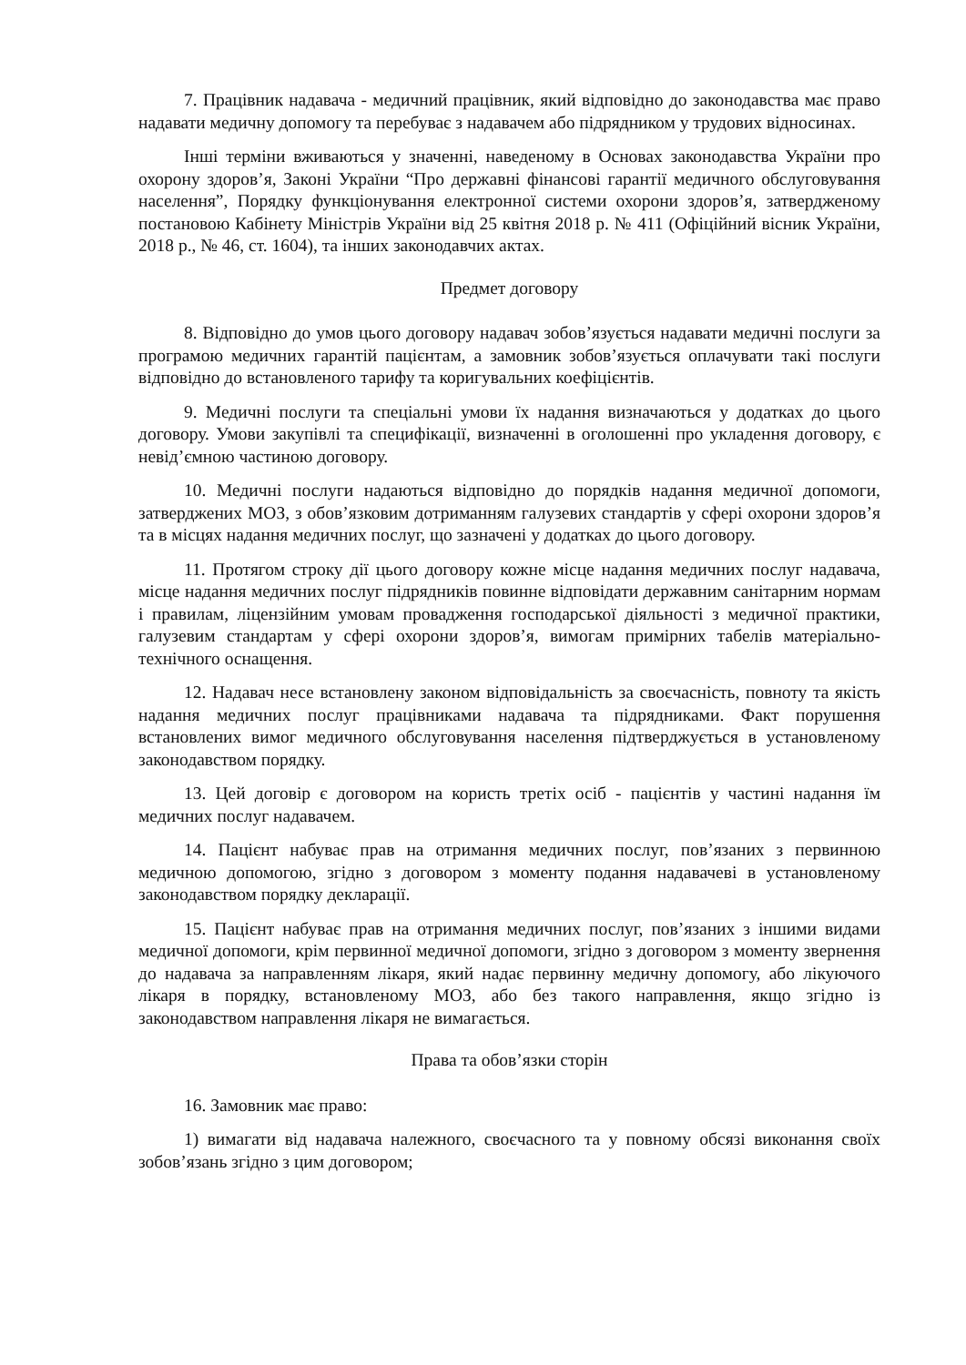7. Працівник надавача - медичний працівник, який відповідно до законодавства має право надавати медичну допомогу та перебуває з надавачем або підрядником у трудових відносинах.
Інші терміни вживаються у значенні, наведеному в Основах законодавства України про охорону здоров’я, Законі України “Про державні фінансові гарантії медичного обслуговування населення”, Порядку функціонування електронної системи охорони здоров’я, затвердженому постановою Кабінету Міністрів України від 25 квітня 2018 р. № 411 (Офіційний вісник України, 2018 р., № 46, ст. 1604), та інших законодавчих актах.
Предмет договору
8. Відповідно до умов цього договору надавач зобов’язується надавати медичні послуги за програмою медичних гарантій пацієнтам, а замовник зобов’язується оплачувати такі послуги відповідно до встановленого тарифу та коригувальних коефіцієнтів.
9. Медичні послуги та спеціальні умови їх надання визначаються у додатках до цього договору. Умови закупівлі та специфікації, визначенні в оголошенні про укладення договору, є невід’ємною частиною договору.
10. Медичні послуги надаються відповідно до порядків надання медичної допомоги, затверджених МОЗ, з обов’язковим дотриманням галузевих стандартів у сфері охорони здоров’я та в місцях надання медичних послуг, що зазначені у додатках до цього договору.
11. Протягом строку дії цього договору кожне місце надання медичних послуг надавача, місце надання медичних послуг підрядників повинне відповідати державним санітарним нормам і правилам, ліцензійним умовам провадження господарської діяльності з медичної практики, галузевим стандартам у сфері охорони здоров’я, вимогам примірних табелів матеріально-технічного оснащення.
12. Надавач несе встановлену законом відповідальність за своєчасність, повноту та якість надання медичних послуг працівниками надавача та підрядниками. Факт порушення встановлених вимог медичного обслуговування населення підтверджується в установленому законодавством порядку.
13. Цей договір є договором на користь третіх осіб - пацієнтів у частині надання їм медичних послуг надавачем.
14. Пацієнт набуває прав на отримання медичних послуг, пов’язаних з первинною медичною допомогою, згідно з договором з моменту подання надавачеві в установленому законодавством порядку декларації.
15. Пацієнт набуває прав на отримання медичних послуг, пов’язаних з іншими видами медичної допомоги, крім первинної медичної допомоги, згідно з договором з моменту звернення до надавача за направленням лікаря, який надає первинну медичну допомогу, або лікуючого лікаря в порядку, встановленому МОЗ, або без такого направлення, якщо згідно із законодавством направлення лікаря не вимагається.
Права та обов’язки сторін
16. Замовник має право:
1) вимагати від надавача належного, своєчасного та у повному обсязі виконання своїх зобов’язань згідно з цим договором;